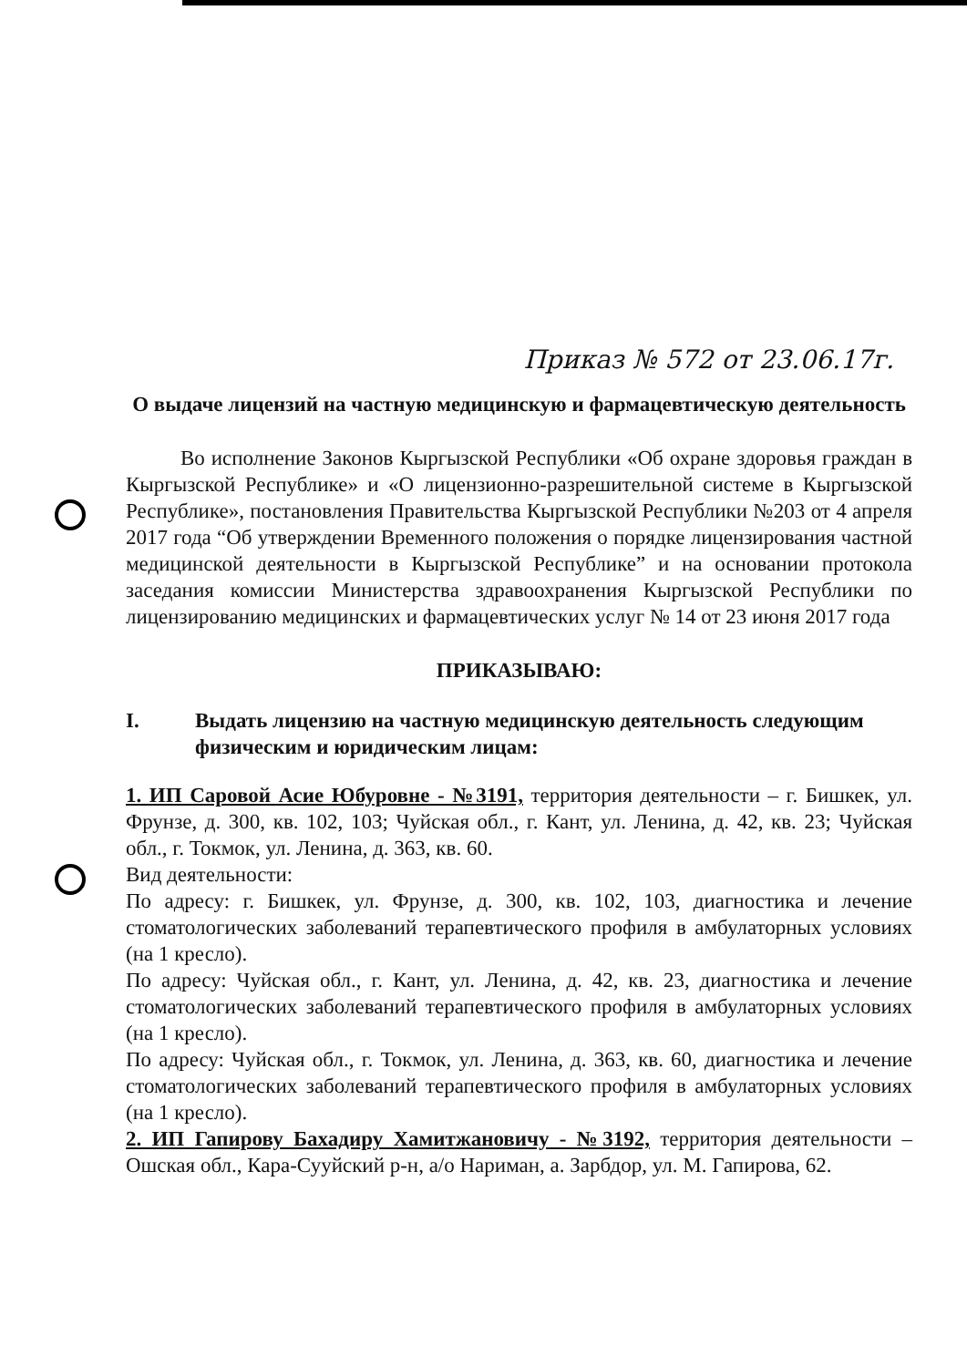Приказ № 572 от 23.06.17г.
О выдаче лицензий на частную медицинскую и фармацевтическую деятельность
Во исполнение Законов Кыргызской Республики «Об охране здоровья граждан в Кыргызской Республике» и «О лицензионно-разрешительной системе в Кыргызской Республике», постановления Правительства Кыргызской Республики №203 от 4 апреля 2017 года “Об утверждении Временного положения о порядке лицензирования частной медицинской деятельности в Кыргызской Республике” и на основании протокола заседания комиссии Министерства здравоохранения Кыргызской Республики по лицензированию медицинских и фармацевтических услуг № 14 от 23 июня 2017 года
ПРИКАЗЫВАЮ:
I. Выдать лицензию на частную медицинскую деятельность следующим физическим и юридическим лицам:
1. ИП Саровой Асие Юбуровне - №3191, территория деятельности – г. Бишкек, ул. Фрунзе, д. 300, кв. 102, 103; Чуйская обл., г. Кант, ул. Ленина, д. 42, кв. 23; Чуйская обл., г. Токмок, ул. Ленина, д. 363, кв. 60.
Вид деятельности:
По адресу: г. Бишкек, ул. Фрунзе, д. 300, кв. 102, 103, диагностика и лечение стоматологических заболеваний терапевтического профиля в амбулаторных условиях (на 1 кресло).
По адресу: Чуйская обл., г. Кант, ул. Ленина, д. 42, кв. 23, диагностика и лечение стоматологических заболеваний терапевтического профиля в амбулаторных условиях (на 1 кресло).
По адресу: Чуйская обл., г. Токмок, ул. Ленина, д. 363, кв. 60, диагностика и лечение стоматологических заболеваний терапевтического профиля в амбулаторных условиях (на 1 кресло).
2. ИП Гапирову Бахадиру Хамитжановичу - №3192, территория деятельности – Ошская обл., Кара-Сууйский р-н, а/о Нариман, а. Зарбдор, ул. М. Гапирова, 62.